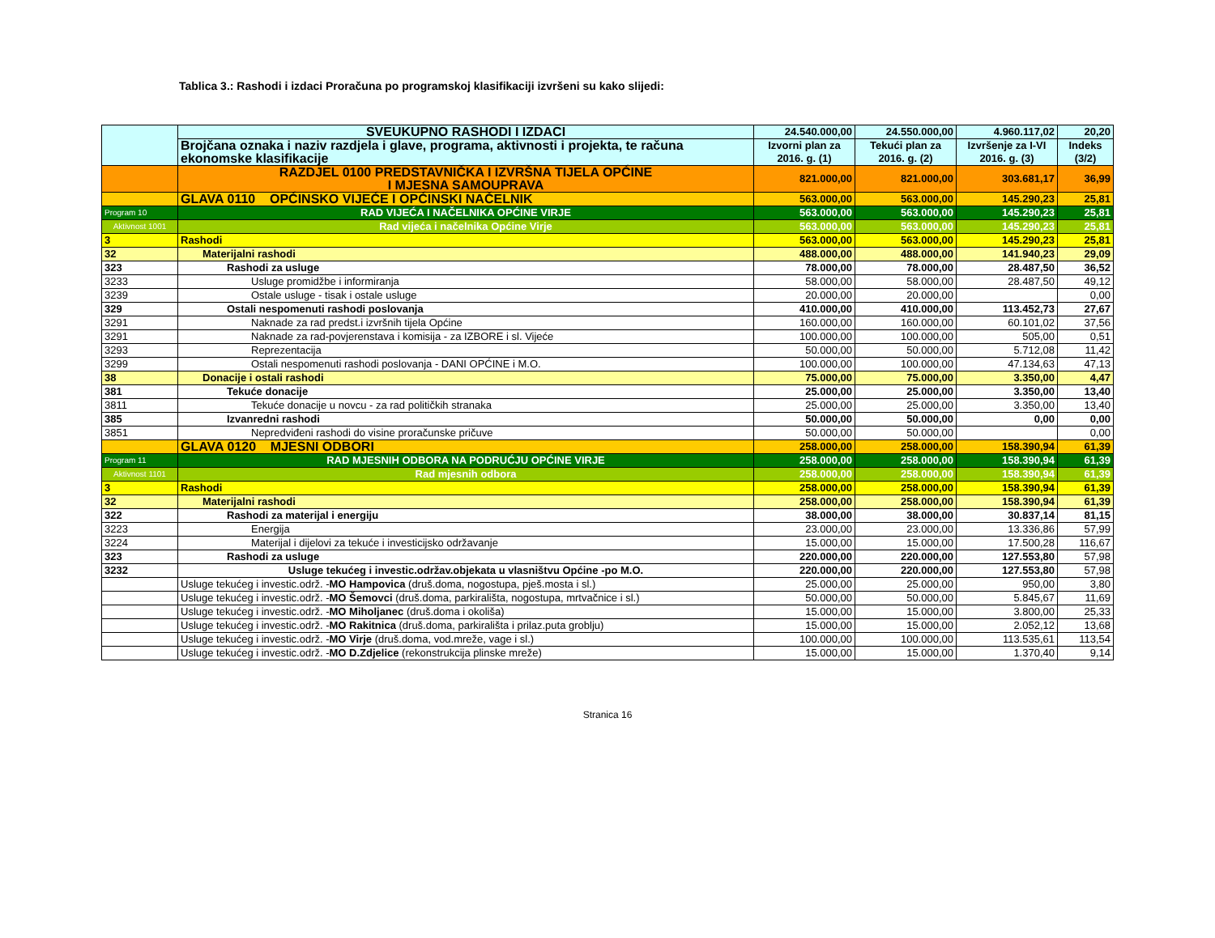Tablica 3.: Rashodi i izdaci Proračuna po programskoj klasifikaciji izvršeni su kako slijedi:
| | SVEUKUPNO RASHODI I IZDACI | 24.540.000,00 | 24.550.000,00 | 4.960.117,02 | 20,20 |
| | Brojčana oznaka i naziv razdjela i glave, programa, aktivnosti i projekta, te računa ekonomske klasifikacije | Izvorni plan za 2016. g. (1) | Tekući plan za 2016. g. (2) | Izvršenje za I-VI 2016. g. (3) | Indeks (3/2) |
| | RAZDJEL 0100 PREDSTAVNIČKA I IZVRŠNA TIJELA OPĆINE I MJESNA SAMOUPRAVA | 821.000,00 | 821.000,00 | 303.681,17 | 36,99 |
| | GLAVA 0110 OPĆINSKO VIJEĆE I OPĆINSKI NAČELNIK | 563.000,00 | 563.000,00 | 145.290,23 | 25,81 |
| Program 10 | RAD VIJEĆA I NAČELNIKA OPĆINE VIRJE | 563.000,00 | 563.000,00 | 145.290,23 | 25,81 |
| Aktivnost 1001 | Rad vijeća i načelnika Općine Virje | 563.000,00 | 563.000,00 | 145.290,23 | 25,81 |
| 3 | Rashodi | 563.000,00 | 563.000,00 | 145.290,23 | 25,81 |
| 32 | Materijalni rashodi | 488.000,00 | 488.000,00 | 141.940,23 | 29,09 |
| 323 | Rashodi za usluge | 78.000,00 | 78.000,00 | 28.487,50 | 36,52 |
| 3233 | Usluge promidžbe i informiranja | 58.000,00 | 58.000,00 | 28.487,50 | 49,12 |
| 3239 | Ostale usluge - tisak i ostale usluge | 20.000,00 | 20.000,00 | | 0,00 |
| 329 | Ostali nespomenuti rashodi poslovanja | 410.000,00 | 410.000,00 | 113.452,73 | 27,67 |
| 3291 | Naknade za rad predst.i izvršnih tijela Općine | 160.000,00 | 160.000,00 | 60.101,02 | 37,56 |
| 3291 | Naknade za rad-povjerenstava i komisija - za IZBORE i sl. Vijeće | 100.000,00 | 100.000,00 | 505,00 | 0,51 |
| 3293 | Reprezentacija | 50.000,00 | 50.000,00 | 5.712,08 | 11,42 |
| 3299 | Ostali nespomenuti rashodi poslovanja - DANI OPĆINE i M.O. | 100.000,00 | 100.000,00 | 47.134,63 | 47,13 |
| 38 | Donacije i ostali rashodi | 75.000,00 | 75.000,00 | 3.350,00 | 4,47 |
| 381 | Tekuće donacije | 25.000,00 | 25.000,00 | 3.350,00 | 13,40 |
| 3811 | Tekuće donacije u novcu - za rad političkih stranaka | 25.000,00 | 25.000,00 | 3.350,00 | 13,40 |
| 385 | Izvanredni rashodi | 50.000,00 | 50.000,00 | 0,00 | 0,00 |
| 3851 | Nepredviđeni rashodi do visine proračunske pričuve | 50.000,00 | 50.000,00 | | 0,00 |
| | GLAVA 0120 MJESNI ODBORI | 258.000,00 | 258.000,00 | 158.390,94 | 61,39 |
| Program 11 | RAD MJESNIH ODBORA NA PODRUĆJU OPĆINE VIRJE | 258.000,00 | 258.000,00 | 158.390,94 | 61,39 |
| Aktivnost 1101 | Rad mjesnih odbora | 258.000,00 | 258.000,00 | 158.390,94 | 61,39 |
| 3 | Rashodi | 258.000,00 | 258.000,00 | 158.390,94 | 61,39 |
| 32 | Materijalni rashodi | 258.000,00 | 258.000,00 | 158.390,94 | 61,39 |
| 322 | Rashodi za materijal i energiju | 38.000,00 | 38.000,00 | 30.837,14 | 81,15 |
| 3223 | Energija | 23.000,00 | 23.000,00 | 13.336,86 | 57,99 |
| 3224 | Materijal i dijelovi za tekuće i investicijsko održavanje | 15.000,00 | 15.000,00 | 17.500,28 | 116,67 |
| 323 | Rashodi za usluge | 220.000,00 | 220.000,00 | 127.553,80 | 57,98 |
| 3232 | Usluge tekućeg i investic.održav.objekata u vlasništvu Općine -po M.O. | 220.000,00 | 220.000,00 | 127.553,80 | 57,98 |
| | Usluge tekućeg i investic.održ. - MO Hampovica (druš.doma, nogostupa, pješ.mosta i sl.) | 25.000,00 | 25.000,00 | 950,00 | 3,80 |
| | Usluge tekućeg i investic.održ. - MO Šemovci (druš.doma, parkirališta, nogostupa, mrtvačnice i sl.) | 50.000,00 | 50.000,00 | 5.845,67 | 11,69 |
| | Usluge tekućeg i investic.održ. - MO Miholjanec (druš.doma i okoliša) | 15.000,00 | 15.000,00 | 3.800,00 | 25,33 |
| | Usluge tekućeg i investic.održ. - MO Rakitnica (druš.doma, parkirališta i prilaz.puta groblju) | 15.000,00 | 15.000,00 | 2.052,12 | 13,68 |
| | Usluge tekućeg i investic.održ. - MO Virje (druš.doma, vod.mreže, vage i sl.) | 100.000,00 | 100.000,00 | 113.535,61 | 113,54 |
| | Usluge tekućeg i investic.održ. - MO D.Zdjelice (rekonstrukcija plinske mreže) | 15.000,00 | 15.000,00 | 1.370,40 | 9,14 |
Stranica 16